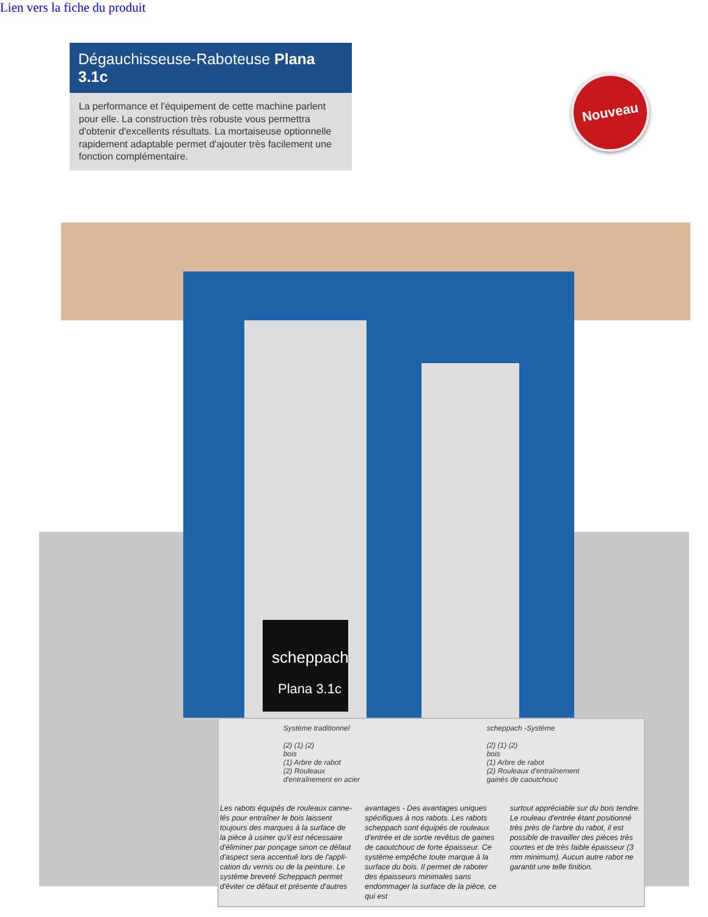Lien vers la fiche du produit
Dégauchisseuse-Raboteuse Plana 3.1c
La performance et l'équipement de cette machine parlent pour elle. La construction très robuste vous permettra d'obtenir d'excellents résultats. La mortaiseuse optionnelle rapidement adaptable permet d'ajouter très facilement une fonction complémentaire.
Nouveau
scheppach
Plana 3.1c
Système traditionnel
(2) (1) (2)
bois
(1) Arbre de rabot
(2) Rouleaux
d'entraînement en acier
scheppach -Système
(2) (1) (2)
bois
(1) Arbre de rabot
(2) Rouleaux d'entraînement
gainés de caoutchouc
Les rabots équipés de rouleaux canne­lés pour entraîner le bois laissent toujours des marques à la surface de la pièce à usiner qu'il est nécessaire d'éliminer par ponçage sinon ce défaut d'aspect sera accentué lors de l'appli­cation du vernis ou de la peinture. Le système breveté Scheppach permet d'éviter ce défaut et présente d'autres
avantages - Des avantages uniques spécifiques à nos rabots. Les rabots scheppach sont équipés de rouleaux d'entrée et de sortie revêtus de gaines de caoutchouc de forte épaisseur. Ce système empêche toute marque à la surface du bois. Il permet de raboter des épaisseurs minimales sans endom­mager la surface de la pièce, ce qui est
surtout appréciable sur du bois tendre. Le rouleau d'entrée étant positionné très près de l'arbre du rabot, il est possible de travailler des pièces très courtes et de très faible épaisseur (3 mm minimum). Aucun autre rabot ne garantit une telle finition.